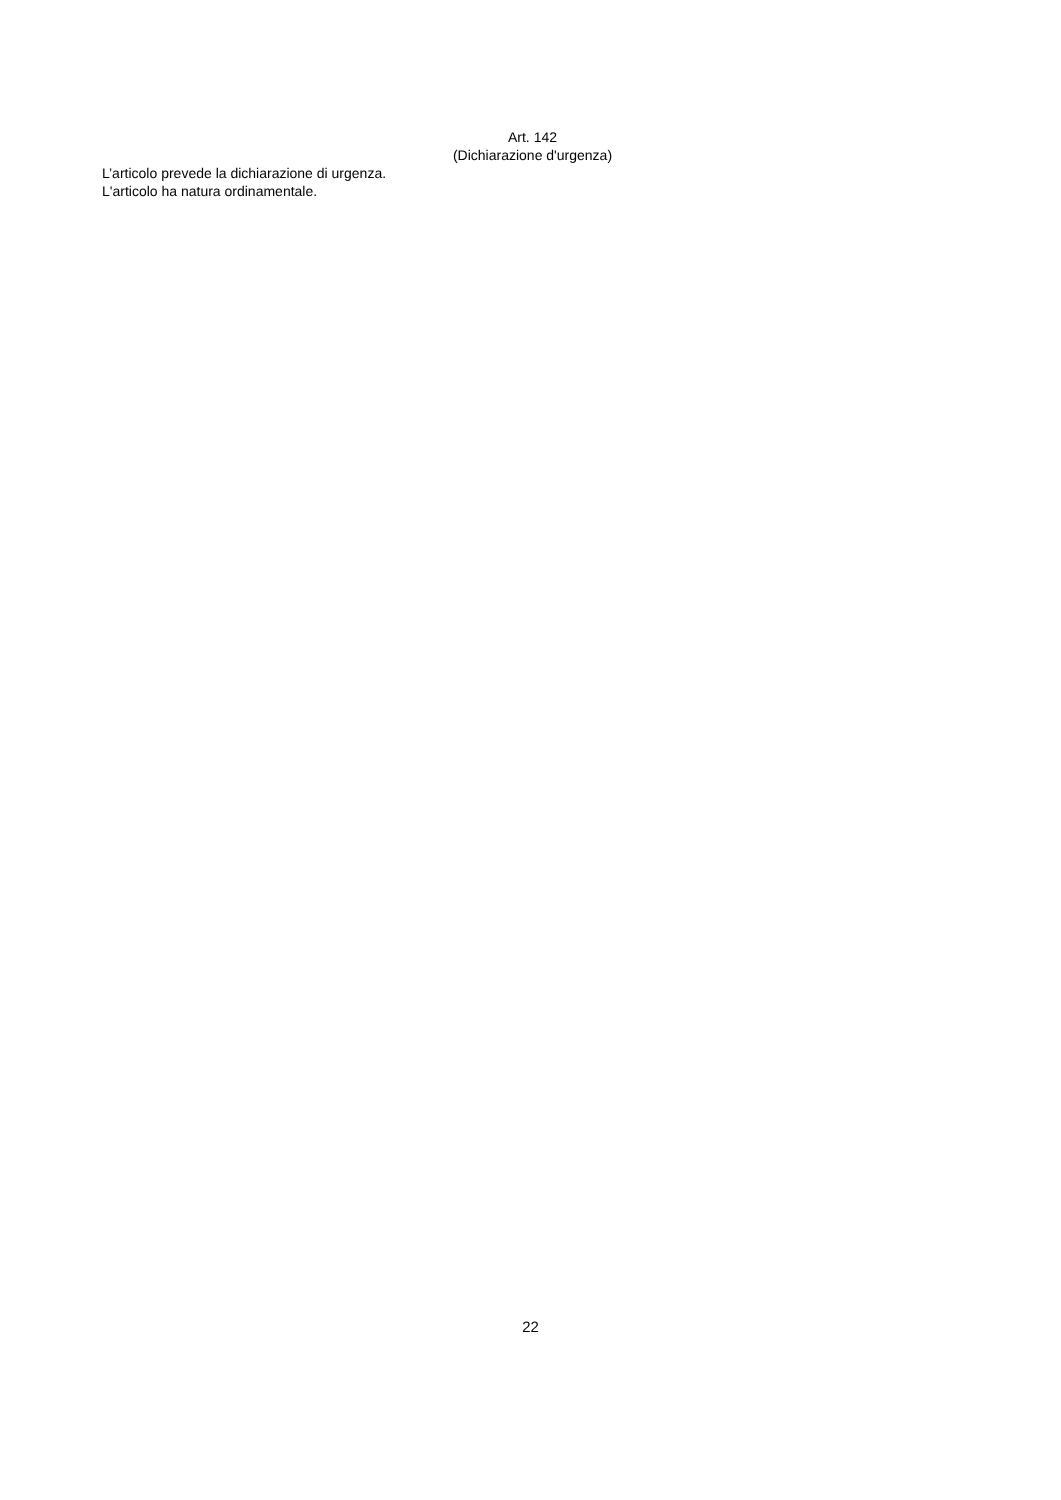Art. 142
(Dichiarazione d'urgenza)
L’articolo prevede la dichiarazione di urgenza.
L'articolo ha natura ordinamentale.
22